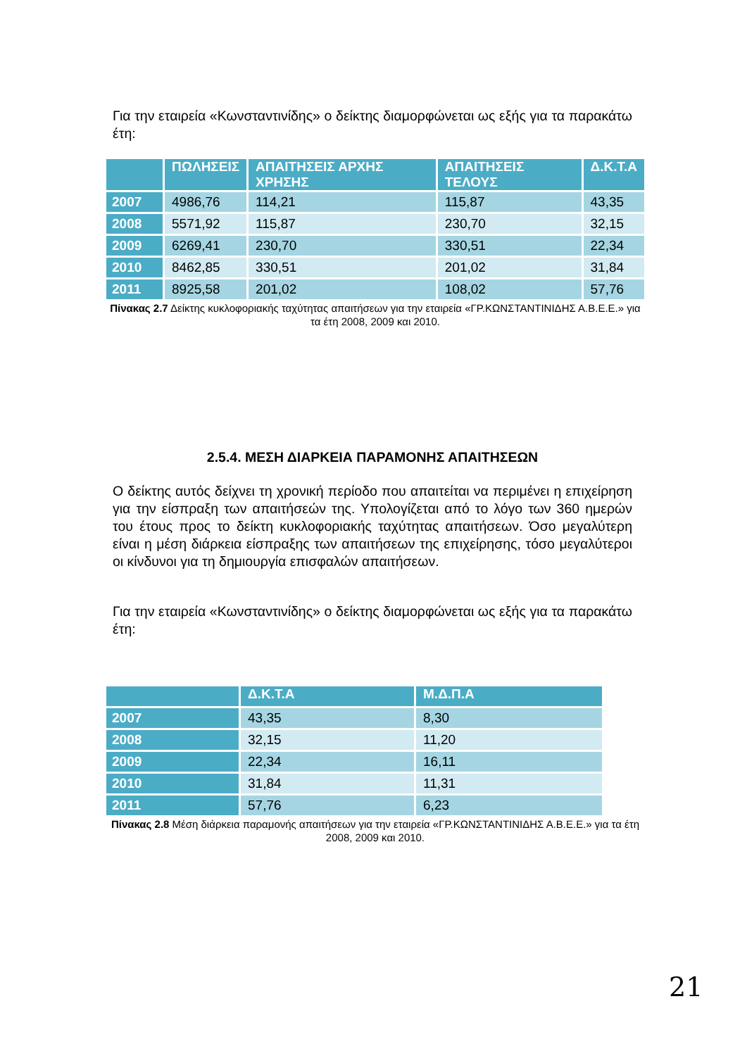Για την εταιρεία «Κωνσταντινίδης» ο δείκτης διαμορφώνεται ως εξής για τα παρακάτω έτη:
| | ΠΩΛΗΣΕΙΣ | ΑΠΑΙΤΗΣΕΙΣ ΑΡΧΗΣ ΧΡΗΣΗΣ | ΑΠΑΙΤΗΣΕΙΣ ΤΕΛΟΥΣ | Δ.Κ.Τ.Α |
| --- | --- | --- | --- | --- |
| 2007 | 4986,76 | 114,21 | 115,87 | 43,35 |
| 2008 | 5571,92 | 115,87 | 230,70 | 32,15 |
| 2009 | 6269,41 | 230,70 | 330,51 | 22,34 |
| 2010 | 8462,85 | 330,51 | 201,02 | 31,84 |
| 2011 | 8925,58 | 201,02 | 108,02 | 57,76 |
Πίνακας 2.7 Δείκτης κυκλοφοριακής ταχύτητας απαιτήσεων για την εταιρεία «ΓΡ.ΚΩΝΣΤΑΝΤΙΝΙΔΗΣ Α.Β.Ε.Ε.» για τα έτη 2008, 2009 και 2010.
2.5.4. ΜΕΣΗ ΔΙΑΡΚΕΙΑ ΠΑΡΑΜΟΝΗΣ ΑΠΑΙΤΗΣΕΩΝ
Ο δείκτης αυτός δείχνει τη χρονική περίοδο που απαιτείται να περιμένει η επιχείρηση για την είσπραξη των απαιτήσεών της. Υπολογίζεται από το λόγο των 360 ημερών του έτους προς το δείκτη κυκλοφοριακής ταχύτητας απαιτήσεων. Όσο μεγαλύτερη είναι η μέση διάρκεια είσπραξης των απαιτήσεων της επιχείρησης, τόσο μεγαλύτεροι οι κίνδυνοι για τη δημιουργία επισφαλών απαιτήσεων.
Για την εταιρεία «Κωνσταντινίδης» ο δείκτης διαμορφώνεται ως εξής για τα παρακάτω έτη:
| | Δ.Κ.Τ.Α | Μ.Δ.Π.Α |
| --- | --- | --- |
| 2007 | 43,35 | 8,30 |
| 2008 | 32,15 | 11,20 |
| 2009 | 22,34 | 16,11 |
| 2010 | 31,84 | 11,31 |
| 2011 | 57,76 | 6,23 |
Πίνακας 2.8 Μέση διάρκεια παραμονής απαιτήσεων για την εταιρεία «ΓΡ.ΚΩΝΣΤΑΝΤΙΝΙΔΗΣ Α.Β.Ε.Ε.» για τα έτη 2008, 2009 και 2010.
21